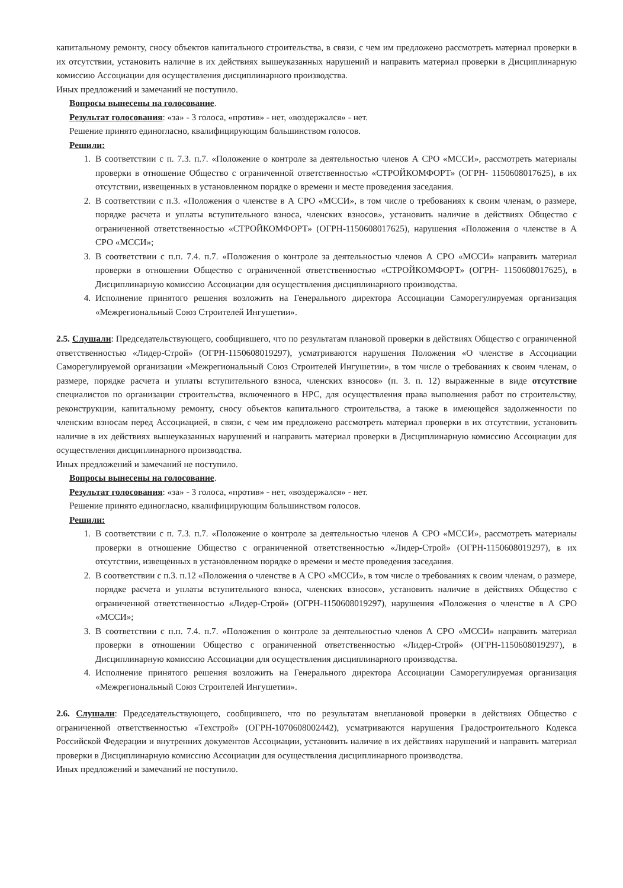капитальному ремонту, сносу объектов капитального строительства, в связи, с чем им предложено рассмотреть материал проверки в их отсутствии, установить наличие в их действиях вышеуказанных нарушений и направить материал проверки в Дисциплинарную комиссию Ассоциации для осуществления дисциплинарного производства.
Иных предложений и замечаний не поступило.
Вопросы вынесены на голосование.
Результат голосования: «за» - 3 голоса, «против» - нет, «воздержался» - нет.
Решение принято единогласно, квалифицирующим большинством голосов.
Решили:
1. В соответствии с п. 7.3. п.7. «Положение о контроле за деятельностью членов А СРО «МССИ», рассмотреть материалы проверки в отношение Общество с ограниченной ответственностью «СТРОЙКОМФОРТ» (ОГРН- 1150608017625), в их отсутствии, извещенных в установленном порядке о времени и месте проведения заседания.
2. В соответствии с п.3. «Положения о членстве в А СРО «МССИ», в том числе о требованиях к своим членам, о размере, порядке расчета и уплаты вступительного взноса, членских взносов», установить наличие в действиях Общество с ограниченной ответственностью «СТРОЙКОМФОРТ» (ОГРН-1150608017625), нарушения «Положения о членстве в А СРО «МССИ»;
3. В соответствии с п.п. 7.4. п.7. «Положения о контроле за деятельностью членов А СРО «МССИ» направить материал проверки в отношении Общество с ограниченной ответственностью «СТРОЙКОМФОРТ» (ОГРН- 1150608017625), в Дисциплинарную комиссию Ассоциации для осуществления дисциплинарного производства.
4. Исполнение принятого решения возложить на Генерального директора Ассоциации Саморегулируемая организация «Межрегиональный Союз Строителей Ингушетии».
2.5. Слушали: Председательствующего, сообщившего, что по результатам плановой проверки в действиях Общество с ограниченной ответственностью «Лидер-Строй» (ОГРН-1150608019297), усматриваются нарушения Положения «О членстве в Ассоциации Саморегулируемой организации «Межрегиональный Союз Строителей Ингушетии», в том числе о требованиях к своим членам, о размере, порядке расчета и уплаты вступительного взноса, членских взносов» (п. 3. п. 12) выраженные в виде отсутствие специалистов по организации строительства, включенного в НРС, для осуществления права выполнения работ по строительству, реконструкции, капитальному ремонту, сносу объектов капитального строительства, а также в имеющейся задолженности по членским взносам перед Ассоциацией, в связи, с чем им предложено рассмотреть материал проверки в их отсутствии, установить наличие в их действиях вышеуказанных нарушений и направить материал проверки в Дисциплинарную комиссию Ассоциации для осуществления дисциплинарного производства.
Иных предложений и замечаний не поступило.
Вопросы вынесены на голосование.
Результат голосования: «за» - 3 голоса, «против» - нет, «воздержался» - нет.
Решение принято единогласно, квалифицирующим большинством голосов.
Решили:
1. В соответствии с п. 7.3. п.7. «Положение о контроле за деятельностью членов А СРО «МССИ», рассмотреть материалы проверки в отношение Общество с ограниченной ответственностью «Лидер-Строй» (ОГРН-1150608019297), в их отсутствии, извещенных в установленном порядке о времени и месте проведения заседания.
2. В соответствии с п.3. п.12 «Положения о членстве в А СРО «МССИ», в том числе о требованиях к своим членам, о размере, порядке расчета и уплаты вступительного взноса, членских взносов», установить наличие в действиях Общество с ограниченной ответственностью «Лидер-Строй» (ОГРН-1150608019297), нарушения «Положения о членстве в А СРО «МССИ»;
3. В соответствии с п.п. 7.4. п.7. «Положения о контроле за деятельностью членов А СРО «МССИ» направить материал проверки в отношении Общество с ограниченной ответственностью «Лидер-Строй» (ОГРН-1150608019297), в Дисциплинарную комиссию Ассоциации для осуществления дисциплинарного производства.
4. Исполнение принятого решения возложить на Генерального директора Ассоциации Саморегулируемая организация «Межрегиональный Союз Строителей Ингушетии».
2.6. Слушали: Председательствующего, сообщившего, что по результатам внеплановой проверки в действиях Общество с ограниченной ответственностью «Техстрой» (ОГРН-1070608002442), усматриваются нарушения Градостроительного Кодекса Российской Федерации и внутренних документов Ассоциации, установить наличие в их действиях нарушений и направить материал проверки в Дисциплинарную комиссию Ассоциации для осуществления дисциплинарного производства.
Иных предложений и замечаний не поступило.